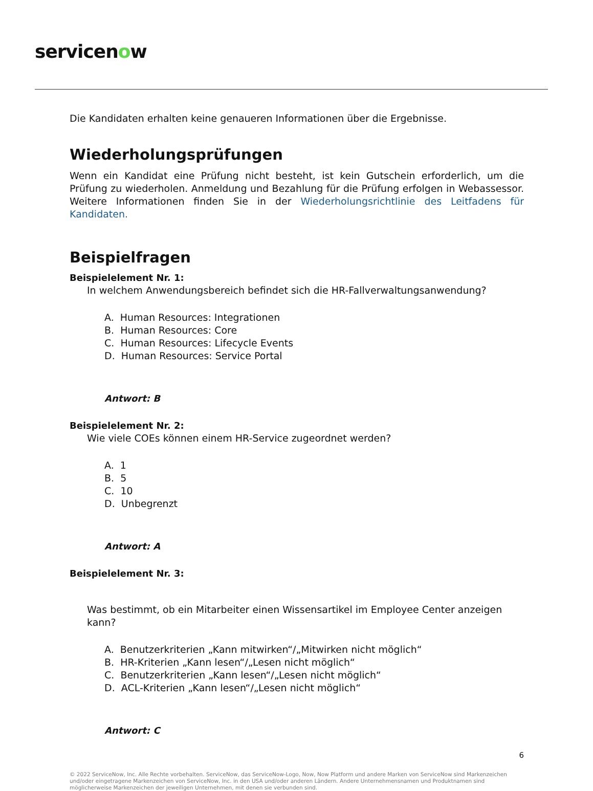servicenow
Die Kandidaten erhalten keine genaueren Informationen über die Ergebnisse.
Wiederholungsprüfungen
Wenn ein Kandidat eine Prüfung nicht besteht, ist kein Gutschein erforderlich, um die Prüfung zu wiederholen. Anmeldung und Bezahlung für die Prüfung erfolgen in Webassessor. Weitere Informationen finden Sie in der Wiederholungsrichtlinie des Leitfadens für Kandidaten.
Beispielfragen
Beispielelement Nr. 1:
In welchem Anwendungsbereich befindet sich die HR-Fallverwaltungsanwendung?
A. Human Resources: Integrationen
B. Human Resources: Core
C. Human Resources: Lifecycle Events
D. Human Resources: Service Portal
Antwort: B
Beispielelement Nr. 2:
Wie viele COEs können einem HR-Service zugeordnet werden?
A. 1
B. 5
C. 10
D. Unbegrenzt
Antwort: A
Beispielelement Nr. 3:
Was bestimmt, ob ein Mitarbeiter einen Wissensartikel im Employee Center anzeigen kann?
A. Benutzerkriterien „Kann mitwirken“/„Mitwirken nicht möglich“
B. HR-Kriterien „Kann lesen“/„Lesen nicht möglich“
C. Benutzerkriterien „Kann lesen“/„Lesen nicht möglich“
D. ACL-Kriterien „Kann lesen“/„Lesen nicht möglich“
Antwort: C
6
© 2022 ServiceNow, Inc. Alle Rechte vorbehalten. ServiceNow, das ServiceNow-Logo, Now, Now Platform und andere Marken von ServiceNow sind Markenzeichen und/oder eingetragene Markenzeichen von ServiceNow, Inc. in den USA und/oder anderen Ländern. Andere Unternehmensnamen und Produktnamen sind möglicherweise Markenzeichen der jeweiligen Unternehmen, mit denen sie verbunden sind.